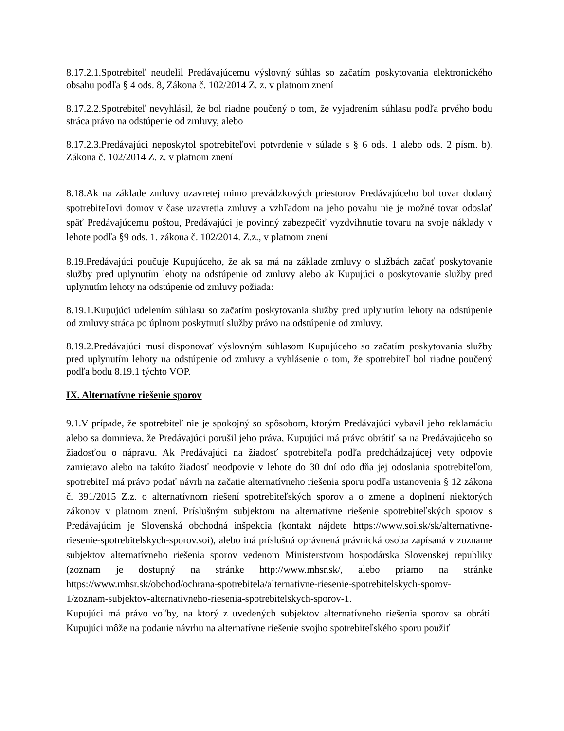8.17.2.1.Spotrebiteľ neudelil Predávajúcemu výslovný súhlas so začatím poskytovania elektronického obsahu podľa § 4 ods. 8, Zákona č. 102/2014 Z. z. v platnom znení
8.17.2.2.Spotrebiteľ nevyhlásil, že bol riadne poučený o tom, že vyjadrením súhlasu podľa prvého bodu stráca právo na odstúpenie od zmluvy, alebo
8.17.2.3.Predávajúci neposkytol spotrebiteľovi potvrdenie v súlade s § 6 ods. 1 alebo ods. 2 písm. b). Zákona č. 102/2014 Z. z. v platnom znení
8.18.Ak na základe zmluvy uzavretej mimo prevádzkových priestorov Predávajúceho bol tovar dodaný spotrebiteľovi domov v čase uzavretia zmluvy a vzhľadom na jeho povahu nie je možné tovar odoslať späť Predávajúcemu poštou, Predávajúci je povinný zabezpečiť vyzdvihnutie tovaru na svoje náklady v lehote podľa §9 ods. 1. zákona č. 102/2014. Z.z., v platnom znení
8.19.Predávajúci poučuje Kupujúceho, že ak sa má na základe zmluvy o službách začať poskytovanie služby pred uplynutím lehoty na odstúpenie od zmluvy alebo ak Kupujúci o poskytovanie služby pred uplynutím lehoty na odstúpenie od zmluvy požiada:
8.19.1.Kupujúci udelením súhlasu so začatím poskytovania služby pred uplynutím lehoty na odstúpenie od zmluvy stráca po úplnom poskytnutí služby právo na odstúpenie od zmluvy.
8.19.2.Predávajúci musí disponovať výslovným súhlasom Kupujúceho so začatím poskytovania služby pred uplynutím lehoty na odstúpenie od zmluvy a vyhlásenie o tom, že spotrebiteľ bol riadne poučený podľa bodu 8.19.1 týchto VOP.
IX. Alternatívne riešenie sporov
9.1.V prípade, že spotrebiteľ nie je spokojný so spôsobom, ktorým Predávajúci vybavil jeho reklamáciu alebo sa domnieva, že Predávajúci porušil jeho práva, Kupujúci má právo obrátiť sa na Predávajúceho so žiadosťou o nápravu. Ak Predávajúci na žiadosť spotrebiteľa podľa predchádzajúcej vety odpovie zamietavo alebo na takúto žiadosť neodpovie v lehote do 30 dní odo dňa jej odoslania spotrebiteľom, spotrebiteľ má právo podať návrh na začatie alternatívneho riešenia sporu podľa ustanovenia § 12 zákona č. 391/2015 Z.z. o alternatívnom riešení spotrebiteľských sporov a o zmene a doplnení niektorých zákonov v platnom znení. Príslušným subjektom na alternatívne riešenie spotrebiteľských sporov s Predávajúcim je Slovenská obchodná inšpekcia (kontakt nájdete https://www.soi.sk/sk/alternativne-riesenie-spotrebitelskych-sporov.soi), alebo iná príslušná oprávnená právnická osoba zapísaná v zozname subjektov alternatívneho riešenia sporov vedenom Ministerstvom hospodárska Slovenskej republiky (zoznam je dostupný na stránke http://www.mhsr.sk/, alebo priamo na stránke https://www.mhsr.sk/obchod/ochrana-spotrebitela/alternativne-riesenie-spotrebitelskych-sporov-1/zoznam-subjektov-alternativneho-riesenia-spotrebitelskych-sporov-1.
Kupujúci má právo voľby, na ktorý z uvedených subjektov alternatívneho riešenia sporov sa obráti. Kupujúci môže na podanie návrhu na alternatívne riešenie svojho spotrebiteľského sporu použiť